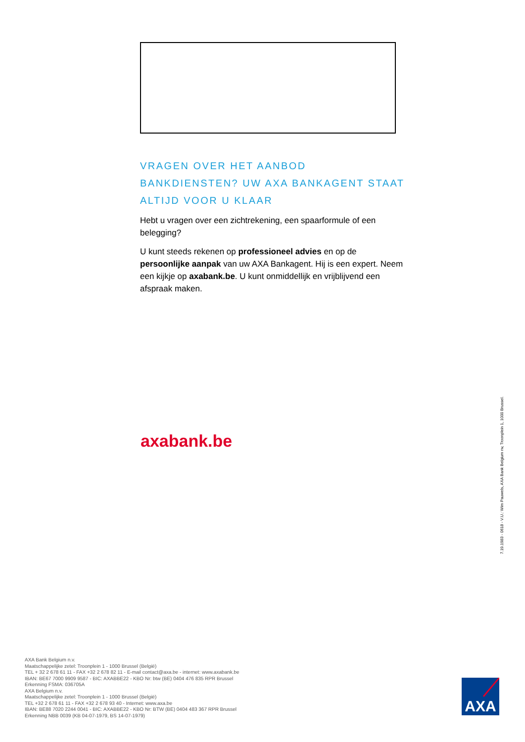VRAGEN OVER HET AANBOD BANKDIENSTEN? UW AXA BANKAGENT STAAT ALTIJD VOOR U KLAAR
Hebt u vragen over een zichtrekening, een spaarformule of een belegging?
U kunt steeds rekenen op professioneel advies en op de persoonlijke aanpak van uw AXA Bankagent. Hij is een expert. Neem een kijkje op axabank.be. U kunt onmiddellijk en vrijblijvend een afspraak maken.
axabank.be
7.19.1983 - 0618 - V.U.: Wim Pauwels, AXA Bank Belgium nv, Troonplein 1, 1000 Brussel.
AXA Bank Belgium n.v.
Maatschappelijke zetel: Troonplein 1 - 1000 Brussel (België)
TEL + 32 2 678 61 11 - FAX +32 2 678 82 11 - E-mail contact@axa.be - internet: www.axabank.be
IBAN: BE67 7000 9909 9587 - BIC: AXABBE22 - KBO Nr: btw (BE) 0404 476 835 RPR Brussel
Erkenning FSMA: 036705A
AXA Belgium n.v.
Maatschappelijke zetel: Troonplein 1 - 1000 Brussel (België)
TEL +32 2 678 61 11 - FAX +32 2 678 93 40 - Internet: www.axa.be
IBAN: BE88 7020 2244 0041 - BIC: AXABBE22 - KBO Nr: BTW (BE) 0404 483 367 RPR Brussel
Erkenning NBB 0039 (KB 04-07-1979, BS 14-07-1979)
AXA